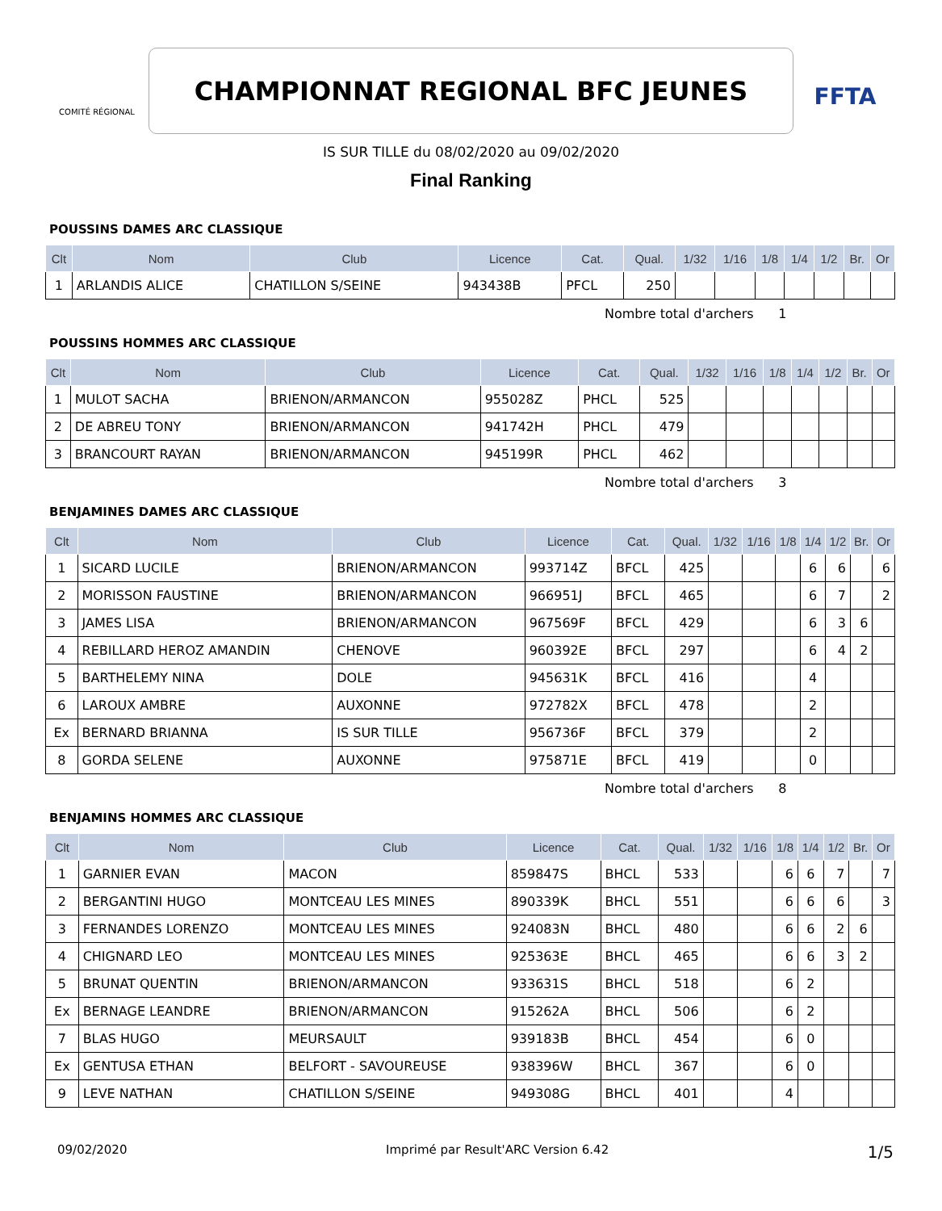COMITÉ RÉGIONAL
CHAMPIONNAT REGIONAL BFC JEUNES
FFTA
IS SUR TILLE du 08/02/2020 au 09/02/2020
Final Ranking
POUSSINS DAMES ARC CLASSIQUE
| Clt | Nom | Club | Licence | Cat. | Qual. | 1/32 | 1/16 | 1/8 | 1/4 | 1/2 | Br. | Or |
| --- | --- | --- | --- | --- | --- | --- | --- | --- | --- | --- | --- | --- |
| 1 | ARLANDIS ALICE | CHATILLON S/SEINE | 943438B | PFCL | 250 | | | | | | | |
Nombre total d'archers 1
POUSSINS HOMMES ARC CLASSIQUE
| Clt | Nom | Club | Licence | Cat. | Qual. | 1/32 | 1/16 | 1/8 | 1/4 | 1/2 | Br. | Or |
| --- | --- | --- | --- | --- | --- | --- | --- | --- | --- | --- | --- | --- |
| 1 | MULOT SACHA | BRIENON/ARMANCON | 955028Z | PHCL | 525 | | | | | | | |
| 2 | DE ABREU TONY | BRIENON/ARMANCON | 941742H | PHCL | 479 | | | | | | | |
| 3 | BRANCOURT RAYAN | BRIENON/ARMANCON | 945199R | PHCL | 462 | | | | | | | |
Nombre total d'archers 3
BENJAMINES DAMES ARC CLASSIQUE
| Clt | Nom | Club | Licence | Cat. | Qual. | 1/32 | 1/16 | 1/8 | 1/4 | 1/2 | Br. | Or |
| --- | --- | --- | --- | --- | --- | --- | --- | --- | --- | --- | --- | --- |
| 1 | SICARD LUCILE | BRIENON/ARMANCON | 993714Z | BFCL | 425 | | | | 6 | 6 | | 6 |
| 2 | MORISSON FAUSTINE | BRIENON/ARMANCON | 966951J | BFCL | 465 | | | | 6 | 7 | | 2 |
| 3 | JAMES LISA | BRIENON/ARMANCON | 967569F | BFCL | 429 | | | | 6 | 3 | 6 | |
| 4 | REBILLARD HEROZ AMANDIN | CHENOVE | 960392E | BFCL | 297 | | | | 6 | 4 | 2 | |
| 5 | BARTHELEMY NINA | DOLE | 945631K | BFCL | 416 | | | | 4 | | | |
| 6 | LAROUX AMBRE | AUXONNE | 972782X | BFCL | 478 | | | | 2 | | | |
| Ex | BERNARD BRIANNA | IS SUR TILLE | 956736F | BFCL | 379 | | | | 2 | | | |
| 8 | GORDA SELENE | AUXONNE | 975871E | BFCL | 419 | | | | 0 | | | |
Nombre total d'archers 8
BENJAMINS HOMMES ARC CLASSIQUE
| Clt | Nom | Club | Licence | Cat. | Qual. | 1/32 | 1/16 | 1/8 | 1/4 | 1/2 | Br. | Or |
| --- | --- | --- | --- | --- | --- | --- | --- | --- | --- | --- | --- | --- |
| 1 | GARNIER EVAN | MACON | 859847S | BHCL | 533 | | | 6 | 6 | 7 | | 7 |
| 2 | BERGANTINI HUGO | MONTCEAU LES MINES | 890339K | BHCL | 551 | | | 6 | 6 | 6 | | 3 |
| 3 | FERNANDES LORENZO | MONTCEAU LES MINES | 924083N | BHCL | 480 | | | 6 | 6 | 2 | 6 | |
| 4 | CHIGNARD LEO | MONTCEAU LES MINES | 925363E | BHCL | 465 | | | 6 | 6 | 3 | 2 | |
| 5 | BRUNAT QUENTIN | BRIENON/ARMANCON | 933631S | BHCL | 518 | | | 6 | 2 | | | |
| Ex | BERNAGE LEANDRE | BRIENON/ARMANCON | 915262A | BHCL | 506 | | | 6 | 2 | | | |
| 7 | BLAS HUGO | MEURSAULT | 939183B | BHCL | 454 | | | 6 | 0 | | | |
| Ex | GENTUSA ETHAN | BELFORT - SAVOUREUSE | 938396W | BHCL | 367 | | | 6 | 0 | | | |
| 9 | LEVE NATHAN | CHATILLON S/SEINE | 949308G | BHCL | 401 | | | 4 | | | | |
09/02/2020 Imprimé par Result'ARC Version 6.42 1/5